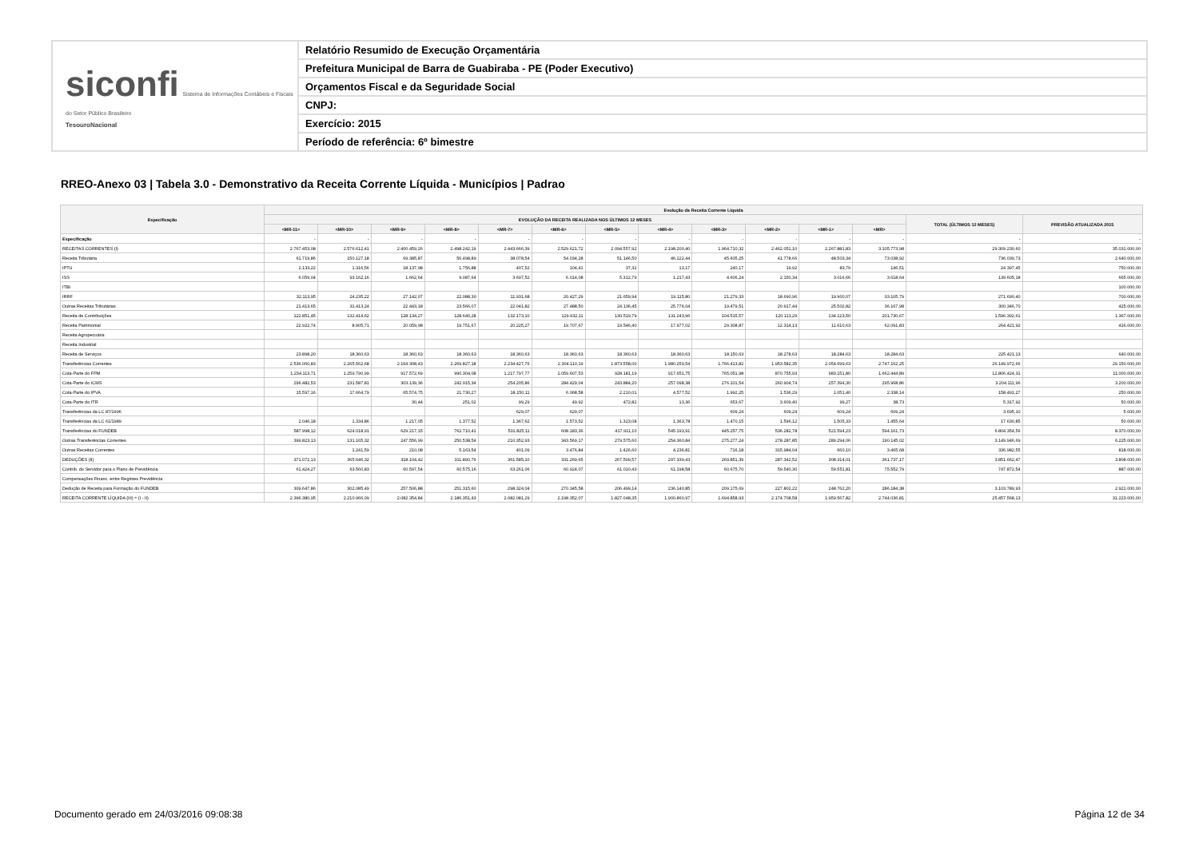siconfi Sistema de Informações Contábeis e Fiscais do Setor Público Brasileiro
TesouroNacional
Relatório Resumido de Execução Orçamentária
Prefeitura Municipal de Barra de Guabiraba - PE (Poder Executivo)
Orçamentos Fiscal e da Seguridade Social
CNPJ:
Exercício: 2015
Período de referência: 6º bimestre
RREO-Anexo 03 | Tabela 3.0 - Demonstrativo da Receita Corrente Líquida - Municípios | Padrao
| Especificação | Evolução da Receita Corrente Líquida | | | | | | | | | | | | | |
| --- | --- | --- | --- | --- | --- | --- | --- | --- | --- | --- | --- | --- | --- | --- |
| | EVOLUÇÃO DA RECEITA REALIZADA NOS ÚLTIMOS 12 MESES | | | | | | | | | | | | TOTAL (ÚLTIMOS 12 MESES) | PREVISÃO ATUALIZADA 2015 |
| | <MR-11> | <MR-10> | <MR-9> | <MR-8> | <MR-7> | <MR-6> | <MR-5> | <MR-4> | <MR-3> | <MR-2> | <MR-1> | <MR> | | |
| Especificação | - | - | - | - | - | - | - | - | - | - | - | - | - | - |
| RECEITAS CORRENTES (I) | 2.767.453,08 | 2.576.612,41 | 2.400.459,26 | 2.498.242,19 | 2.443.666,39 | 2.529.621,72 | 2.094.557,92 | 2.198.200,40 | 1.964.710,32 | 2.462.051,10 | 2.267.881,83 | 3.105.773,98 | 29.309.230,60 | 35.031.000,00 |
| Receita Tributária | 61.719,86 | 150.127,18 | 69.385,87 | 56.498,89 | 38.078,54 | 54.034,28 | 51.146,50 | 46.122,44 | 45.605,25 | 41.778,66 | 48.503,34 | 73.038,92 | 736.039,73 | 2.640.000,00 |
| IPTU | 2.133,22 | 1.316,56 | 18.137,98 | 1.756,88 | 407,52 | 104,41 | 37,32 | 13,17 | 240,17 | 19,92 | 83,79 | 146,51 | 24.397,45 | 750.000,00 |
| ISS | 6.059,04 | 93.162,16 | 1.662,64 | 9.087,64 | 3.697,52 | 6.014,08 | 5.312,79 | 1.217,43 | 4.606,24 | 2.150,34 | 3.016,66 | 3.618,64 | 139.605,18 | 665.000,00 |
| ITBI | | | | | | | | | | | | | | 100.000,00 |
| IRRF | 32.113,95 | 24.235,22 | 27.142,07 | 22.088,30 | 11.931,68 | 20.427,29 | 21.659,94 | 19.115,80 | 21.279,33 | 18.690,96 | 19.900,07 | 33.105,79 | 271.690,40 | 700.000,00 |
| Outras Receitas Tributárias | 21.413,65 | 31.413,24 | 22.443,18 | 23.566,07 | 22.041,82 | 27.488,50 | 24.136,45 | 25.776,04 | 19.479,51 | 20.917,44 | 25.502,82 | 36.167,98 | 300.346,70 | 425.000,00 |
| Receita de Contribuições | 122.851,45 | 132.414,62 | 128.134,27 | 128.640,28 | 132.173,10 | 129.932,11 | 130.519,79 | 131.243,96 | 104.515,57 | 120.113,29 | 134.123,50 | 201.730,67 | 1.596.392,61 | 1.367.000,00 |
| Receita Patrimonial | 22.922,74 | 8.905,71 | 20.059,98 | 19.751,67 | 20.225,27 | 19.707,67 | 19.546,40 | 17.977,02 | 29.308,87 | 12.314,13 | 11.610,63 | 62.091,83 | 264.421,92 | 416.000,00 |
| Receita Agropecuária | | | | | | | | | | | | | | |
| Receita Industrial | | | | | | | | | | | | | | |
| Receita de Serviços | 23.898,20 | 18.360,63 | 18.360,63 | 18.360,63 | 18.360,63 | 18.360,63 | 18.360,63 | 18.360,63 | 18.150,63 | 18.278,63 | 18.284,63 | 18.284,63 | 225.421,13 | 640.000,00 |
| Transferências Correntes | 2.536.060,83 | 2.265.562,68 | 2.164.308,43 | 2.269.827,18 | 2.234.427,76 | 2.304.110,19 | 1.873.558,00 | 1.980.259,54 | 1.766.413,82 | 1.953.582,35 | 2.054.699,63 | 2.747.162,25 | 26.149.972,66 | 29.150.000,00 |
| Cota-Parte do FPM | 1.234.113,71 | 1.259.790,99 | 917.572,69 | 990.304,08 | 1.217.797,77 | 1.059.607,53 | 928.181,19 | 917.651,75 | 765.051,98 | 870.755,93 | 983.151,80 | 1.662.444,89 | 12.806.424,31 | 11.000.000,00 |
| Cota-Parte do ICMS | 296.482,53 | 231.587,81 | 303.139,36 | 242.915,34 | 254.205,86 | 284.429,04 | 243.884,20 | 257.098,38 | 276.101,54 | 260.904,74 | 257.394,30 | 295.968,86 | 3.204.111,96 | 3.200.000,00 |
| Cota-Parte do IPVA | 15.597,16 | 17.664,79 | 65.574,75 | 21.730,27 | 18.150,11 | 6.068,58 | 2.210,01 | 4.577,52 | 1.992,25 | 1.536,29 | 1.051,40 | 2.338,14 | 158.491,27 | 250.000,00 |
| Cota-Parte do ITR | | | 30,44 | 251,02 | 99,29 | 49,92 | 472,82 | 13,36 | 653,67 | 3.609,40 | 99,27 | 38,73 | 5.317,92 | 50.000,00 |
| Transferências da LC 87/1996 | | | | | 629,07 | 629,07 | | | 609,24 | 609,24 | 609,24 | 609,24 | 3.695,10 | 5.000,00 |
| Transferências da LC 61/1989 | 2.046,18 | 1.334,86 | 1.217,05 | 1.377,52 | 1.367,62 | 1.573,52 | 1.323,08 | 1.363,78 | 1.470,15 | 1.596,12 | 1.505,33 | 1.455,64 | 17.630,85 | 50.000,00 |
| Transferências do FUNDEB | 587.998,12 | 624.018,91 | 629.217,15 | 762.710,41 | 531.825,11 | 608.183,36 | 417.911,10 | 545.193,91 | 445.257,75 | 536.282,78 | 521.594,23 | 594.161,73 | 6.804.354,56 | 8.370.000,00 |
| Outras Transferências Correntes | 399.823,13 | 131.165,32 | 247.556,99 | 250.538,54 | 210.352,93 | 343.569,17 | 279.575,60 | 254.360,84 | 275.277,24 | 278.287,85 | 289.294,06 | 190.145,02 | 3.149.946,69 | 6.225.000,00 |
| Outras Receitas Correntes | | 1.241,59 | 210,08 | 5.163,54 | 401,09 | 3.476,84 | 1.426,60 | 4.236,81 | 716,18 | 315.984,04 | 660,10 | 3.465,68 | 336.982,55 | 818.000,00 |
| DEDUÇÕES (II) | 371.072,13 | 365.646,32 | 318.104,42 | 311.890,76 | 361.585,10 | 331.269,65 | 267.509,57 | 297.339,43 | 269.851,39 | 287.342,52 | 308.314,01 | 361.737,17 | 3.851.662,47 | 3.808.000,00 |
| Contrib. do Servidor para o Plano de Previdência | 61.424,27 | 63.560,83 | 60.597,54 | 60.575,16 | 63.261,06 | 60.924,07 | 61.010,43 | 61.198,58 | 60.675,70 | 59.540,30 | 59.551,81 | 75.552,79 | 747.872,54 | 887.000,00 |
| Compensações Financ. entre Regimes Previdência | | | | | | | | | | | | | | |
| Dedução de Receita para Formação do FUNDEB | 309.647,86 | 302.085,49 | 257.506,88 | 251.315,60 | 298.324,04 | 270.345,58 | 206.499,14 | 236.140,85 | 209.175,69 | 227.802,22 | 248.762,20 | 286.184,38 | 3.103.789,93 | 2.921.000,00 |
| RECEITA CORRENTE LÍQUIDA (III) = (I - II) | 2.396.380,95 | 2.210.966,09 | 2.082.354,84 | 2.186.351,43 | 2.082.081,29 | 2.198.352,07 | 1.827.048,35 | 1.900.860,97 | 1.694.858,93 | 2.174.708,58 | 1.959.567,82 | 2.744.036,81 | 25.457.568,13 | 31.223.000,00 |
Documento gerado em 24/03/2016 09:08:38
Página 12 de 34